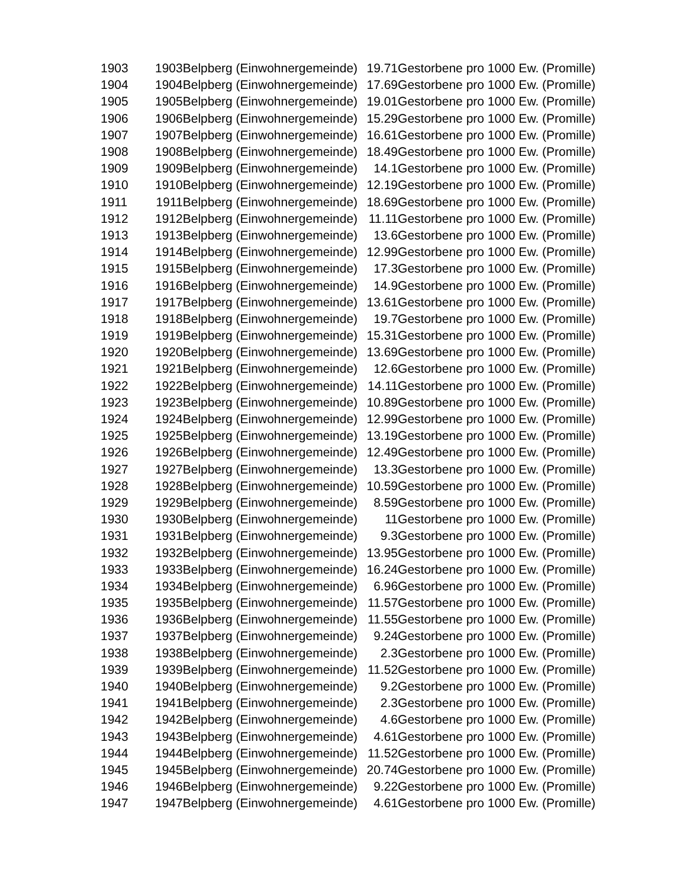| 1903 | 1903 | Belpberg (Einwohnergemeinde) | 19.71 | Gestorbene pro 1000 Ew. (Promille) |
| 1904 | 1904 | Belpberg (Einwohnergemeinde) | 17.69 | Gestorbene pro 1000 Ew. (Promille) |
| 1905 | 1905 | Belpberg (Einwohnergemeinde) | 19.01 | Gestorbene pro 1000 Ew. (Promille) |
| 1906 | 1906 | Belpberg (Einwohnergemeinde) | 15.29 | Gestorbene pro 1000 Ew. (Promille) |
| 1907 | 1907 | Belpberg (Einwohnergemeinde) | 16.61 | Gestorbene pro 1000 Ew. (Promille) |
| 1908 | 1908 | Belpberg (Einwohnergemeinde) | 18.49 | Gestorbene pro 1000 Ew. (Promille) |
| 1909 | 1909 | Belpberg (Einwohnergemeinde) | 14.1 | Gestorbene pro 1000 Ew. (Promille) |
| 1910 | 1910 | Belpberg (Einwohnergemeinde) | 12.19 | Gestorbene pro 1000 Ew. (Promille) |
| 1911 | 1911 | Belpberg (Einwohnergemeinde) | 18.69 | Gestorbene pro 1000 Ew. (Promille) |
| 1912 | 1912 | Belpberg (Einwohnergemeinde) | 11.11 | Gestorbene pro 1000 Ew. (Promille) |
| 1913 | 1913 | Belpberg (Einwohnergemeinde) | 13.6 | Gestorbene pro 1000 Ew. (Promille) |
| 1914 | 1914 | Belpberg (Einwohnergemeinde) | 12.99 | Gestorbene pro 1000 Ew. (Promille) |
| 1915 | 1915 | Belpberg (Einwohnergemeinde) | 17.3 | Gestorbene pro 1000 Ew. (Promille) |
| 1916 | 1916 | Belpberg (Einwohnergemeinde) | 14.9 | Gestorbene pro 1000 Ew. (Promille) |
| 1917 | 1917 | Belpberg (Einwohnergemeinde) | 13.61 | Gestorbene pro 1000 Ew. (Promille) |
| 1918 | 1918 | Belpberg (Einwohnergemeinde) | 19.7 | Gestorbene pro 1000 Ew. (Promille) |
| 1919 | 1919 | Belpberg (Einwohnergemeinde) | 15.31 | Gestorbene pro 1000 Ew. (Promille) |
| 1920 | 1920 | Belpberg (Einwohnergemeinde) | 13.69 | Gestorbene pro 1000 Ew. (Promille) |
| 1921 | 1921 | Belpberg (Einwohnergemeinde) | 12.6 | Gestorbene pro 1000 Ew. (Promille) |
| 1922 | 1922 | Belpberg (Einwohnergemeinde) | 14.11 | Gestorbene pro 1000 Ew. (Promille) |
| 1923 | 1923 | Belpberg (Einwohnergemeinde) | 10.89 | Gestorbene pro 1000 Ew. (Promille) |
| 1924 | 1924 | Belpberg (Einwohnergemeinde) | 12.99 | Gestorbene pro 1000 Ew. (Promille) |
| 1925 | 1925 | Belpberg (Einwohnergemeinde) | 13.19 | Gestorbene pro 1000 Ew. (Promille) |
| 1926 | 1926 | Belpberg (Einwohnergemeinde) | 12.49 | Gestorbene pro 1000 Ew. (Promille) |
| 1927 | 1927 | Belpberg (Einwohnergemeinde) | 13.3 | Gestorbene pro 1000 Ew. (Promille) |
| 1928 | 1928 | Belpberg (Einwohnergemeinde) | 10.59 | Gestorbene pro 1000 Ew. (Promille) |
| 1929 | 1929 | Belpberg (Einwohnergemeinde) | 8.59 | Gestorbene pro 1000 Ew. (Promille) |
| 1930 | 1930 | Belpberg (Einwohnergemeinde) | 11 | Gestorbene pro 1000 Ew. (Promille) |
| 1931 | 1931 | Belpberg (Einwohnergemeinde) | 9.3 | Gestorbene pro 1000 Ew. (Promille) |
| 1932 | 1932 | Belpberg (Einwohnergemeinde) | 13.95 | Gestorbene pro 1000 Ew. (Promille) |
| 1933 | 1933 | Belpberg (Einwohnergemeinde) | 16.24 | Gestorbene pro 1000 Ew. (Promille) |
| 1934 | 1934 | Belpberg (Einwohnergemeinde) | 6.96 | Gestorbene pro 1000 Ew. (Promille) |
| 1935 | 1935 | Belpberg (Einwohnergemeinde) | 11.57 | Gestorbene pro 1000 Ew. (Promille) |
| 1936 | 1936 | Belpberg (Einwohnergemeinde) | 11.55 | Gestorbene pro 1000 Ew. (Promille) |
| 1937 | 1937 | Belpberg (Einwohnergemeinde) | 9.24 | Gestorbene pro 1000 Ew. (Promille) |
| 1938 | 1938 | Belpberg (Einwohnergemeinde) | 2.3 | Gestorbene pro 1000 Ew. (Promille) |
| 1939 | 1939 | Belpberg (Einwohnergemeinde) | 11.52 | Gestorbene pro 1000 Ew. (Promille) |
| 1940 | 1940 | Belpberg (Einwohnergemeinde) | 9.2 | Gestorbene pro 1000 Ew. (Promille) |
| 1941 | 1941 | Belpberg (Einwohnergemeinde) | 2.3 | Gestorbene pro 1000 Ew. (Promille) |
| 1942 | 1942 | Belpberg (Einwohnergemeinde) | 4.6 | Gestorbene pro 1000 Ew. (Promille) |
| 1943 | 1943 | Belpberg (Einwohnergemeinde) | 4.61 | Gestorbene pro 1000 Ew. (Promille) |
| 1944 | 1944 | Belpberg (Einwohnergemeinde) | 11.52 | Gestorbene pro 1000 Ew. (Promille) |
| 1945 | 1945 | Belpberg (Einwohnergemeinde) | 20.74 | Gestorbene pro 1000 Ew. (Promille) |
| 1946 | 1946 | Belpberg (Einwohnergemeinde) | 9.22 | Gestorbene pro 1000 Ew. (Promille) |
| 1947 | 1947 | Belpberg (Einwohnergemeinde) | 4.61 | Gestorbene pro 1000 Ew. (Promille) |